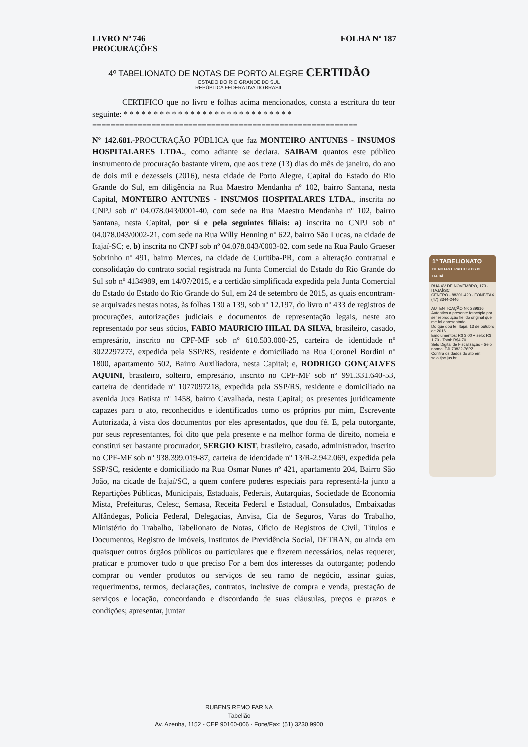LIVRO Nº 746
PROCURAÇÕES
FOLHA Nº 187
4º TABELIONATO DE NOTAS DE PORTO ALEGRE CERTIDÃO
ESTADO DO RIO GRANDE DO SUL
REPÚBLICA FEDERATIVA DO BRASIL
CERTIFICO que no livro e folhas acima mencionados, consta a escritura do teor seguinte: * * * * * * * * * * * * * * * * * * * * * * * * * * * *
==========================================================
Nº 142.681.-PROCURAÇÃO PÚBLICA que faz MONTEIRO ANTUNES - INSUMOS HOSPITALARES LTDA., como adiante se declara. SAIBAM quantos este público instrumento de procuração bastante virem, que aos treze (13) dias do mês de janeiro, do ano de dois mil e dezesseis (2016), nesta cidade de Porto Alegre, Capital do Estado do Rio Grande do Sul, em diligência na Rua Maestro Mendanha nº 102, bairro Santana, nesta Capital, MONTEIRO ANTUNES - INSUMOS HOSPITALARES LTDA., inscrita no CNPJ sob nº 04.078.043/0001-40, com sede na Rua Maestro Mendanha nº 102, bairro Santana, nesta Capital, por sí e pela seguintes filiais: a) inscrita no CNPJ sob nº 04.078.043/0002-21, com sede na Rua Willy Henning nº 622, bairro São Lucas, na cidade de Itajaí-SC; e, b) inscrita no CNPJ sob nº 04.078.043/0003-02, com sede na Rua Paulo Graeser Sobrinho nº 491, bairro Merces, na cidade de Curitiba-PR, com a alteração contratual e consolidação do contrato social registrada na Junta Comercial do Estado do Rio Grande do Sul sob nº 4134989, em 14/07/2015, e a certidão simplificada expedida pela Junta Comercial do Estado do Estado do Rio Grande do Sul, em 24 de setembro de 2015, as quais encontram-se arquivadas nestas notas, às folhas 130 a 139, sob nº 12.197, do livro nº 433 de registros de procurações, autorizações judiciais e documentos de representação legais, neste ato representado por seus sócios, FABIO MAURICIO HILAL DA SILVA, brasileiro, casado, empresário, inscrito no CPF-MF sob nº 610.503.000-25, carteira de identidade nº 3022297273, expedida pela SSP/RS, residente e domiciliado na Rua Coronel Bordini nº 1800, apartamento 502, Bairro Auxiliadora, nesta Capital; e, RODRIGO GONÇALVES AQUINI, brasileiro, solteiro, empresário, inscrito no CPF-MF sob nº 991.331.640-53, carteira de identidade nº 1077097218, expedida pela SSP/RS, residente e domiciliado na avenida Juca Batista nº 1458, bairro Cavalhada, nesta Capital; os presentes juridicamente capazes para o ato, reconhecidos e identificados como os próprios por mim, Escrevente Autorizada, à vista dos documentos por eles apresentados, que dou fé. E, pela outorgante, por seus representantes, foi dito que pela presente e na melhor forma de direito, nomeia e constitui seu bastante procurador, SERGIO KIST, brasileiro, casado, administrador, inscrito no CPF-MF sob nº 938.399.019-87, carteira de identidade nº 13/R-2.942.069, expedida pela SSP/SC, residente e domiciliado na Rua Osmar Nunes nº 421, apartamento 204, Bairro São João, na cidade de Itajaí/SC, a quem confere poderes especiais para representá-la junto a Repartições Públicas, Municipais, Estaduais, Federais, Autarquias, Sociedade de Economia Mista, Prefeituras, Celesc, Semasa, Receita Federal e Estadual, Consulados, Embaixadas Alfândegas, Policia Federal, Delegacias, Anvisa, Cia de Seguros, Varas do Trabalho, Ministério do Trabalho, Tabelionato de Notas, Oficio de Registros de Civil, Títulos e Documentos, Registro de Imóveis, Institutos de Previdência Social, DETRAN, ou ainda em quaisquer outros órgãos públicos ou particulares que e fizerem necessários, nelas requerer, praticar e promover tudo o que preciso For a bem dos interesses da outorgante; podendo comprar ou vender produtos ou serviços de seu ramo de negócio, assinar guias, requerimentos, termos, declarações, contratos, inclusive de compra e venda, prestação de serviços e locação, concordando e discordando de suas cláusulas, preços e prazos e condições; apresentar, juntar
RUBENS REMO FARINA
Tabelião
Av. Azenha, 1152 - CEP 90160-006 - Fone/Fax: (51) 3230.9900
1º TABELIONATO
DE NOTAS E PROTESTOS DE ITAJAÍ
RUA XV DE NOVEMBRO, 173 - ITAJAÍ/SC
CENTRO - 88301-420 - FONE/FAX (47) 3344-2446
AUTENTICAÇÃO Nº: 239816
Autentico a presente fotocópia por ser reprodução fiel do original que me foi apresentado
Do que dou fé. Itajaí, 13 de outubro de 2016
Emolumentos: R$ 3,00 + selo: R$ 1,70 - Total: R$4,70
Selo Digital de Fiscalização - Selo normal EJL73832-76PZ
Confira os dados do ato em: selo.tjsc.jus.br